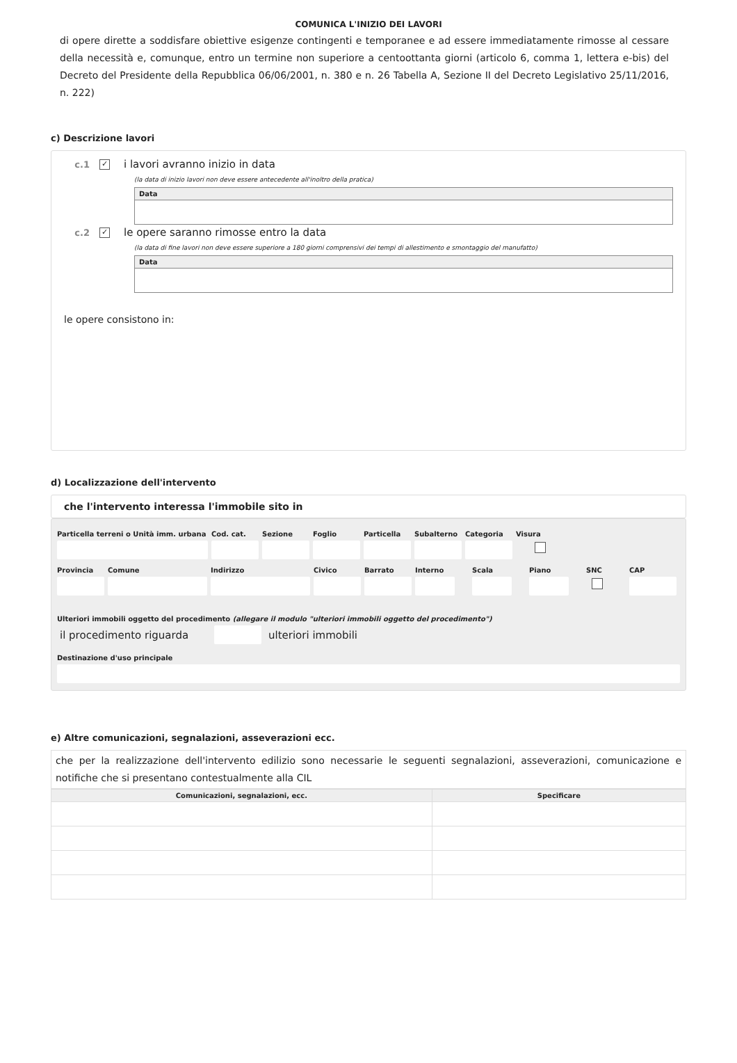COMUNICA L'INIZIO DEI LAVORI
di opere dirette a soddisfare obiettive esigenze contingenti e temporanee e ad essere immediatamente rimosse al cessare della necessità e, comunque, entro un termine non superiore a centoottanta giorni (articolo 6, comma 1, lettera e-bis) del Decreto del Presidente della Repubblica 06/06/2001, n. 380 e n. 26 Tabella A, Sezione II del Decreto Legislativo 25/11/2016, n. 222)
c) Descrizione lavori
c.1 ✓ i lavori avranno inizio in data
(la data di inizio lavori non deve essere antecedente all'inoltro della pratica)
| Data |
| --- |
c.2 ✓ le opere saranno rimosse entro la data
(la data di fine lavori non deve essere superiore a 180 giorni comprensivi dei tempi di allestimento e smontaggio del manufatto)
| Data |
| --- |
le opere consistono in:
d) Localizzazione dell'intervento
che l'intervento interessa l'immobile sito in
Particella terreni o Unità imm. urbana
Cod. cat. Sezione Foglio Particella Subalterno Categoria Visura
Provincia Comune Indirizzo Civico Barrato Interno Scala Piano SNC CAP
Ulteriori immobili oggetto del procedimento (allegare il modulo "ulteriori immobili oggetto del procedimento")
il procedimento riguarda ulteriori immobili
Destinazione d'uso principale
e) Altre comunicazioni, segnalazioni, asseverazioni ecc.
che per la realizzazione dell'intervento edilizio sono necessarie le seguenti segnalazioni, asseverazioni, comunicazione e notifiche che si presentano contestualmente alla CIL
| Comunicazioni, segnalazioni, ecc. | Specificare |
| --- | --- |